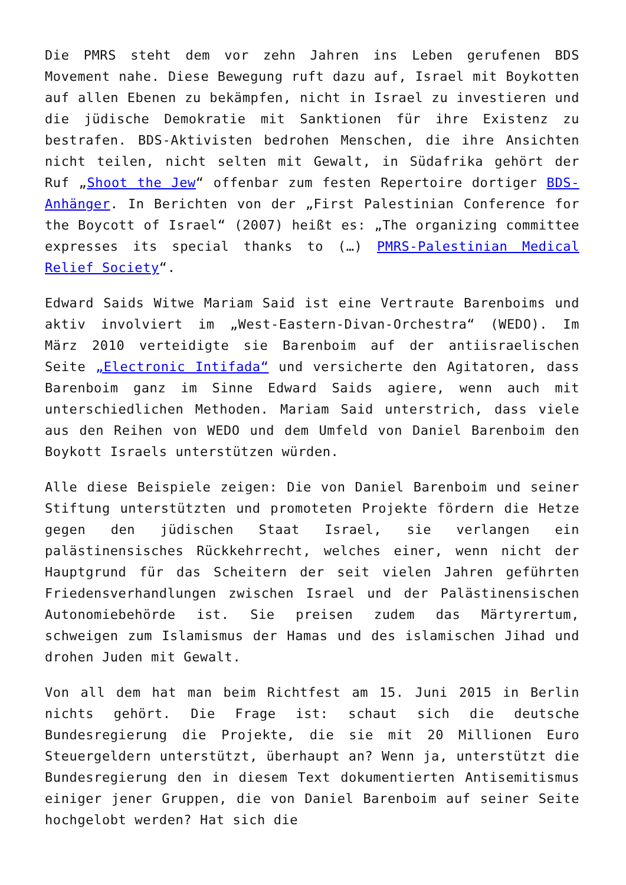Die PMRS steht dem vor zehn Jahren ins Leben gerufenen BDS Movement nahe. Diese Bewegung ruft dazu auf, Israel mit Boykotten auf allen Ebenen zu bekämpfen, nicht in Israel zu investieren und die jüdische Demokratie mit Sanktionen für ihre Existenz zu bestrafen. BDS-Aktivisten bedrohen Menschen, die ihre Ansichten nicht teilen, nicht selten mit Gewalt, in Südafrika gehört der Ruf „Shoot the Jew“ offenbar zum festen Repertoire dortiger BDS-Anhänger. In Berichten von der „First Palestinian Conference for the Boycott of Israel“ (2007) heißt es: „The organizing committee expresses its special thanks to (…) PMRS-Palestinian Medical Relief Society“.
Edward Saids Witwe Mariam Said ist eine Vertraute Barenboims und aktiv involviert im „West-Eastern-Divan-Orchestra“ (WEDO). Im März 2010 verteidigte sie Barenboim auf der antiisraelischen Seite „Electronic Intifada“ und versicherte den Agitatoren, dass Barenboim ganz im Sinne Edward Saids agiere, wenn auch mit unterschiedlichen Methoden. Mariam Said unterstrich, dass viele aus den Reihen von WEDO und dem Umfeld von Daniel Barenboim den Boykott Israels unterstützen würden.
Alle diese Beispiele zeigen: Die von Daniel Barenboim und seiner Stiftung unterstützten und promoteten Projekte fördern die Hetze gegen den jüdischen Staat Israel, sie verlangen ein palästinensisches Rückkehrrecht, welches einer, wenn nicht der Hauptgrund für das Scheitern der seit vielen Jahren geführten Friedensverhandlungen zwischen Israel und der Palästinensischen Autonomiebehörde ist. Sie preisen zudem das Märtyrertum, schweigen zum Islamismus der Hamas und des islamischen Jihad und drohen Juden mit Gewalt.
Von all dem hat man beim Richtfest am 15. Juni 2015 in Berlin nichts gehört. Die Frage ist: schaut sich die deutsche Bundesregierung die Projekte, die sie mit 20 Millionen Euro Steuergeldern unterstützt, überhaupt an? Wenn ja, unterstützt die Bundesregierung den in diesem Text dokumentierten Antisemitismus einiger jener Gruppen, die von Daniel Barenboim auf seiner Seite hochgelobt werden? Hat sich die